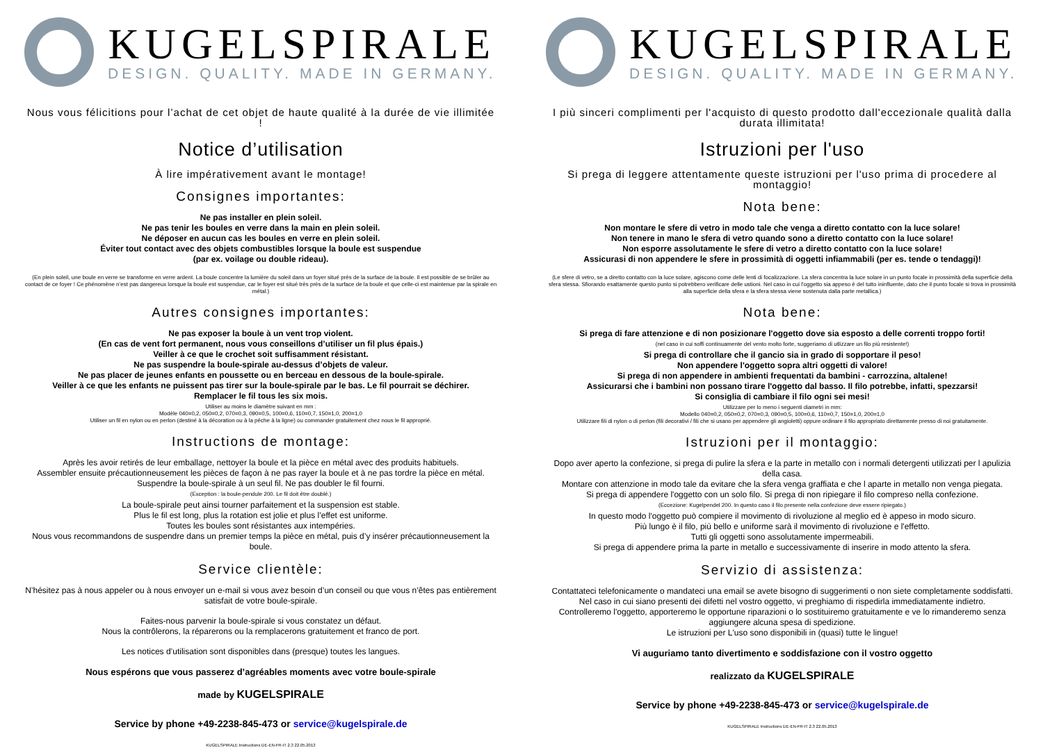KUGELSPIRALE
DESIGN. QUALITY. MADE IN GERMANY.
Nous vous félicitions pour l’achat de cet objet de haute qualité à la durée de vie illimitée !
Notice d’utilisation
À lire impérativement avant le montage!
Consignes importantes:
Ne pas installer en plein soleil.
Ne pas tenir les boules en verre dans la main en plein soleil.
Ne déposer en aucun cas les boules en verre en plein soleil.
Éviter tout contact avec des objets combustibles lorsque la boule est suspendue
(par ex. voilage ou double rideau).
(En plein soleil, une boule en verre se transforme en verre ardent. La boule concentre la lumière du soleil dans un foyer situé près de la surface de la boule. Il est possible de se brûler au contact de ce foyer ! Ce phénomène n’est pas dangereux lorsque la boule est suspendue, car le foyer est situé très près de la surface de la boule et que celle-ci est maintenue par la spirale en métal.)
Autres consignes importantes:
Ne pas exposer la boule à un vent trop violent.
(En cas de vent fort permanent, nous vous conseillons d’utiliser un fil plus épais.)
Veiller à ce que le crochet soit suffisamment résistant.
Ne pas suspendre la boule-spirale au-dessus d’objets de valeur.
Ne pas placer de jeunes enfants en poussette ou en berceau en dessous de la boule-spirale.
Veiller à ce que les enfants ne puissent pas tirer sur la boule-spirale par le bas. Le fil pourrait se déchirer.
Remplacer le fil tous les six mois.
Utiliser au moins le diamètre suivant en mm :
Modèle 040=0,2, 050=0,2, 070=0,3, 090=0,5, 100=0,6, 110=0,7, 150=1,0, 200=1,0
Utiliser un fil en nylon ou en perlon (destiné à la décoration ou à la pêche à la ligne) ou commander gratuitement chez nous le fil approprié.
Instructions de montage:
Après les avoir retirés de leur emballage, nettoyer la boule et la pièce en métal avec des produits habituels.
Assembler ensuite précautionneusement les pièces de façon à ne pas rayer la boule et à ne pas tordre la pièce en métal.
Suspendre la boule-spirale à un seul fil. Ne pas doubler le fil fourni.
(Exception : la boule-pendule 200. Le fil doit être doublé.)
La boule-spirale peut ainsi tourner parfaitement et la suspension est stable.
Plus le fil est long, plus la rotation est jolie et plus l’effet est uniforme.
Toutes les boules sont résistantes aux intempéries.
Nous vous recommandons de suspendre dans un premier temps la pièce en métal, puis d’y insérer précautionneusement la boule.
Service clientèle:
N’hésitez pas à nous appeler ou à nous envoyer un e-mail si vous avez besoin d’un conseil ou que vous n’êtes pas entièrement satisfait de votre boule-spirale.
Faites-nous parvenir la boule-spirale si vous constatez un défaut.
Nous la contrôlerons, la réparerons ou la remplacerons gratuitement et franco de port.
Les notices d’utilisation sont disponibles dans (presque) toutes les langues.
Nous espérons que vous passerez d’agréables moments avec votre boule-spirale
made by KUGELSPIRALE
Service by phone +49-2238-845-473 or service@kugelspirale.de
KUGELSPIRALE Instructions DE-EN-FR-IT 2.3 22.05.2013
KUGELSPIRALE
DESIGN. QUALITY. MADE IN GERMANY.
I più sinceri complimenti per l'acquisto di questo prodotto dall'eccezionale qualità dalla durata illimitata!
Istruzioni per l'uso
Si prega di leggere attentamente queste istruzioni per l'uso prima di procedere al montaggio!
Nota bene:
Non montare le sfere di vetro in modo tale che venga a diretto contatto con la luce solare!
Non tenere in mano le sfera di vetro quando sono a diretto contatto con la luce solare!
Non esporre assolutamente le sfere di vetro a diretto contatto con la luce solare!
Assicurasi di non appendere le sfere in prossimità di oggetti infiammabili (per es. tende o tendaggi)!
(Le sfere di vetro, se a diretto contatto con la luce solare, agiscono come delle lenti di focalizzazione. La sfera concentra la luce solare in un punto focale in prossimità della superficie della sfera stessa. Sfiorando esattamente questo punto si potrebbero verificare delle ustioni. Nel caso in cui l'oggetto sia appeso è del tutto ininfluente, dato che il punto focale si trova in prossimità alla superficie della sfera e la sfera stessa viene sostenuta dalla parte metallica.)
Nota bene:
Si prega di fare attenzione e di non posizionare l'oggetto dove sia esposto a delle correnti troppo forti!
(nel caso in cui soffi continuamente del vento molto forte, suggeriamo di utlizzare un filo più resistente!)
Si prega di controllare che il gancio sia in grado di sopportare il peso!
Non appendere l'oggetto sopra altri oggetti di valore!
Si prega di non appendere in ambienti frequentati da bambini - carrozzina, altalene!
Assicurarsi che i bambini non possano tirare l'oggetto dal basso. Il filo potrebbe, infatti, spezzarsi!
Si consiglia di cambiare il filo ogni sei mesi!
Utilizzare per lo meno i seguenti diametri in mm:
Modello 040=0,2, 050=0,2, 070=0,3, 090=0,5, 100=0,6, 110=0,7, 150=1,0, 200=1,0
Utilizzare fili di nylon o di perlon (fili decorativi / fili che si usano per appendere gli angioletti) oppure ordinare il filo appropriato direttamente presso di noi gratuitamente.
Istruzioni per il montaggio:
Dopo aver aperto la confezione, si prega di pulire la sfera e la parte in metallo con i normali detergenti utilizzati per l apulizia della casa.
Montare con attenzione in modo tale da evitare che la sfera venga graffiata e che l aparte in metallo non venga piegata.
Si prega di appendere l'oggetto con un solo filo. Si prega di non ripiegare il filo compreso nella confezione.
(Eccezione: Kugelpendel 200. In questo caso il filo presente nella confezione deve essere ripiegato.)
In questo modo l'oggetto può compiere il movimento di rivoluzione al meglio ed è appeso in modo sicuro.
Più lungo è il filo, più bello e uniforme sarà il movimento di rivoluzione e l'effetto.
Tutti gli oggetti sono assolutamente impermeabili.
Si prega di appendere prima la parte in metallo e successivamente di inserire in modo attento la sfera.
Servizio di assistenza:
Contattateci telefonicamente o mandateci una email se avete bisogno di suggerimenti o non siete completamente soddisfatti.
Nel caso in cui siano presenti dei difetti nel vostro oggetto, vi preghiamo di rispedirla immediatamente indietro.
Controlleremo l'oggetto, apporteremo le opportune riparazioni o lo sostituiremo gratuitamente e ve lo rimanderemo senza aggiungere alcuna spesa di spedizione.
Le istruzioni per L'uso sono disponibili in (quasi) tutte le lingue!
Vi auguriamo tanto divertimento e soddisfazione con il vostro oggetto
realizzato da KUGELSPIRALE
Service by phone +49-2238-845-473 or service@kugelspirale.de
KUGELSPIRALE Instructions DE-EN-FR-IT 2.3 22.05.2013